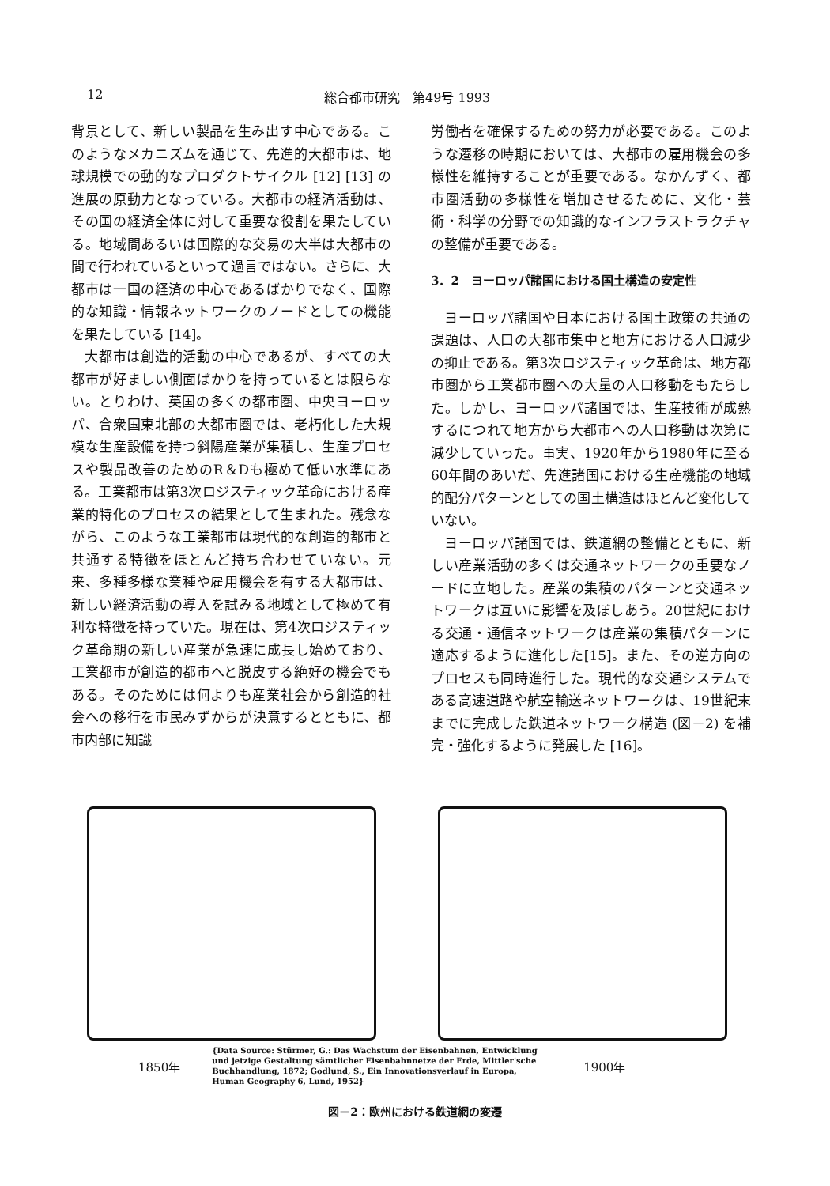12 総合都市研究　第49号 1993
背景として、新しい製品を生み出す中心である。このようなメカニズムを通じて、先進的大都市は、地球規模での動的なプロダクトサイクル [12] [13] の進展の原動力となっている。大都市の経済活動は、その国の経済全体に対して重要な役割を果たしている。地域間あるいは国際的な交易の大半は大都市の間で行われているといって過言ではない。さらに、大都市は一国の経済の中心であるばかりでなく、国際的な知識・情報ネットワークのノードとしての機能を果たしている [14]。
大都市は創造的活動の中心であるが、すべての大都市が好ましい側面ばかりを持っているとは限らない。とりわけ、英国の多くの都市圏、中央ヨーロッパ、合衆国東北部の大都市圏では、老朽化した大規模な生産設備を持つ斜陽産業が集積し、生産プロセスや製品改善のためのR＆Dも極めて低い水準にある。工業都市は第3次ロジスティック革命における産業的特化のプロセスの結果として生まれた。残念ながら、このような工業都市は現代的な創造的都市と共通する特徴をほとんど持ち合わせていない。元来、多種多様な業種や雇用機会を有する大都市は、新しい経済活動の導入を試みる地域として極めて有利な特徴を持っていた。現在は、第4次ロジスティック革命期の新しい産業が急速に成長し始めており、工業都市が創造的都市へと脱皮する絶好の機会でもある。そのためには何よりも産業社会から創造的社会への移行を市民みずからが決意するとともに、都市内部に知識
労働者を確保するための努力が必要である。このような遷移の時期においては、大都市の雇用機会の多様性を維持することが重要である。なかんずく、都市圏活動の多様性を増加させるために、文化・芸術・科学の分野での知識的なインフラストラクチャの整備が重要である。
3．2　ヨーロッパ諸国における国土構造の安定性
ヨーロッパ諸国や日本における国土政策の共通の課題は、人口の大都市集中と地方における人口減少の抑止である。第3次ロジスティック革命は、地方都市圏から工業都市圏への大量の人口移動をもたらした。しかし、ヨーロッパ諸国では、生産技術が成熟するにつれて地方から大都市への人口移動は次第に減少していった。事実、1920年から1980年に至る60年間のあいだ、先進諸国における生産機能の地域的配分パターンとしての国土構造はほとんど変化していない。
ヨーロッパ諸国では、鉄道網の整備とともに、新しい産業活動の多くは交通ネットワークの重要なノードに立地した。産業の集積のパターンと交通ネットワークは互いに影響を及ぼしあう。20世紀における交通・通信ネットワークは産業の集積パターンに適応するように進化した[15]。また、その逆方向のプロセスも同時進行した。現代的な交通システムである高速道路や航空輸送ネットワークは、19世紀末までに完成した鉄道ネットワーク構造 (図－2) を補完・強化するように発展した [16]。
1850年
{Data Source: Stürmer, G.: Das Wachstum der Eisenbahnen, Entwicklung und jetzige Gestaltung sämtlicher Eisenbahnnetze der Erde, Mittler'sche Buchhandlung, 1872; Godlund, S., Ein Innovationsverlauf in Europa, Human Geography 6, Lund, 1952}
1900年
図－2：欧州における鉄道網の変遷